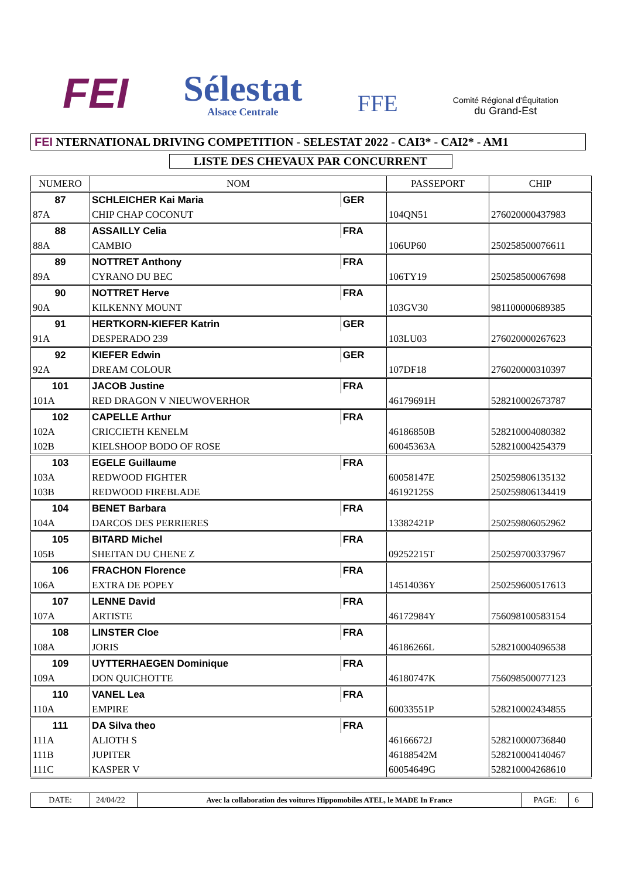FEI
Sélestat
Alsace Centrale
FFE
Comité Régional d'Équitation
du Grand-Est
FEI NTERNATIONAL DRIVING COMPETITION - SELESTAT 2022 - CAI3* - CAI2* - AM1
LISTE DES CHEVAUX PAR CONCURRENT
| NUMERO | NOM | | PASSEPORT | CHIP |
| --- | --- | --- | --- | --- |
| 87 | SCHLEICHER Kai Maria | GER | | |
| 87A | CHIP CHAP COCONUT | | 104QN51 | 276020000437983 |
| 88 | ASSAILLY Celia | FRA | | |
| 88A | CAMBIO | | 106UP60 | 250258500076611 |
| 89 | NOTTRET Anthony | FRA | | |
| 89A | CYRANO DU BEC | | 106TY19 | 250258500067698 |
| 90 | NOTTRET Herve | FRA | | |
| 90A | KILKENNY MOUNT | | 103GV30 | 981100000689385 |
| 91 | HERTKORN-KIEFER Katrin | GER | | |
| 91A | DESPERADO 239 | | 103LU03 | 276020000267623 |
| 92 | KIEFER Edwin | GER | | |
| 92A | DREAM COLOUR | | 107DF18 | 276020000310397 |
| 101 | JACOB Justine | FRA | | |
| 101A | RED DRAGON V NIEUWOVERHOR | | 46179691H | 528210002673787 |
| 102 | CAPELLE Arthur | FRA | | |
| 102A | CRICCIETH KENELM | | 46186850B | 528210004080382 |
| 102B | KIELSHOOP BODO OF ROSE | | 60045363A | 528210004254379 |
| 103 | EGELE Guillaume | FRA | | |
| 103A | REDWOOD FIGHTER | | 60058147E | 250259806135132 |
| 103B | REDWOOD FIREBLADE | | 46192125S | 250259806134419 |
| 104 | BENET Barbara | FRA | | |
| 104A | DARCOS DES PERRIERES | | 13382421P | 250259806052962 |
| 105 | BITARD Michel | FRA | | |
| 105B | SHEITAN DU CHENE Z | | 09252215T | 250259700337967 |
| 106 | FRACHON Florence | FRA | | |
| 106A | EXTRA DE POPEY | | 14514036Y | 250259600517613 |
| 107 | LENNE David | FRA | | |
| 107A | ARTISTE | | 46172984Y | 756098100583154 |
| 108 | LINSTER Cloe | FRA | | |
| 108A | JORIS | | 46186266L | 528210004096538 |
| 109 | UYTTERHAEGEN Dominique | FRA | | |
| 109A | DON QUICHOTTE | | 46180747K | 756098500077123 |
| 110 | VANEL Lea | FRA | | |
| 110A | EMPIRE | | 60033551P | 528210002434855 |
| 111 | DA Silva theo | FRA | | |
| 111A | ALIOTH S | | 46166672J | 528210000736840 |
| 111B | JUPITER | | 46188542M | 528210004140467 |
| 111C | KASPER V | | 60054649G | 528210004268610 |
DATE: 24/04/22
Avec la collaboration des voitures Hippomobiles ATEL, le MADE In France
PAGE: 6